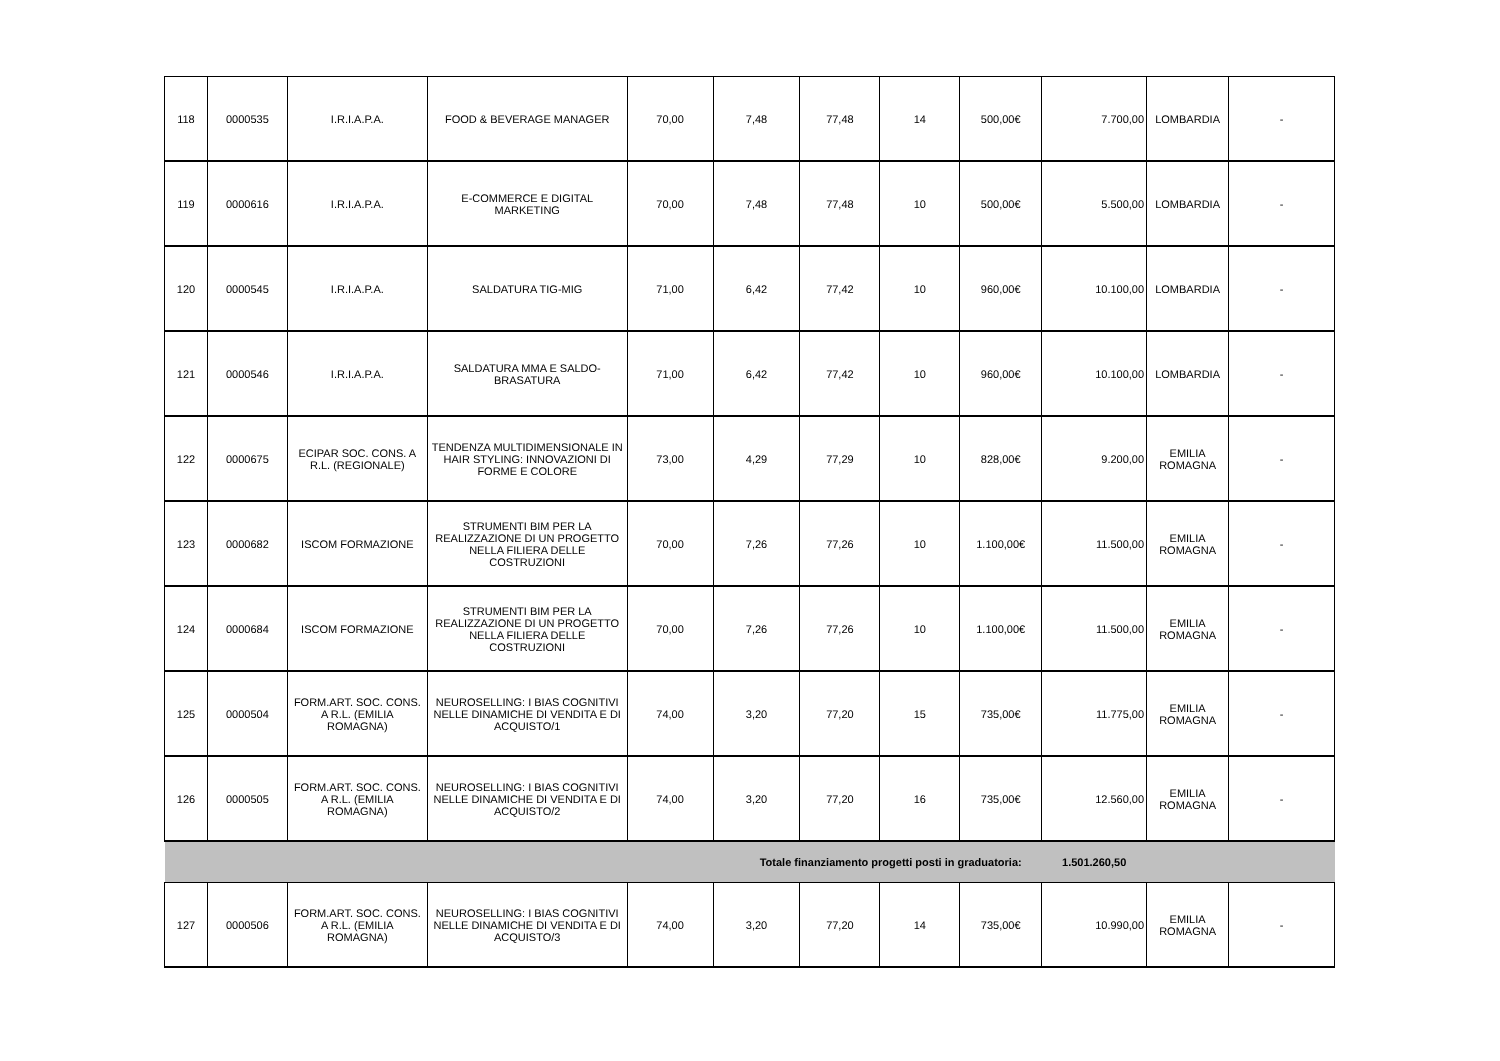| 118 | 0000535 | I.R.I.A.P.A. | FOOD & BEVERAGE MANAGER | 70,00 | 7,48 | 77,48 | 14 | 500,00€ | 7.700,00 | LOMBARDIA | - |
| 119 | 0000616 | I.R.I.A.P.A. | E-COMMERCE E DIGITAL MARKETING | 70,00 | 7,48 | 77,48 | 10 | 500,00€ | 5.500,00 | LOMBARDIA | - |
| 120 | 0000545 | I.R.I.A.P.A. | SALDATURA TIG-MIG | 71,00 | 6,42 | 77,42 | 10 | 960,00€ | 10.100,00 | LOMBARDIA | - |
| 121 | 0000546 | I.R.I.A.P.A. | SALDATURA MMA E SALDO-BRASATURA | 71,00 | 6,42 | 77,42 | 10 | 960,00€ | 10.100,00 | LOMBARDIA | - |
| 122 | 0000675 | ECIPAR SOC. CONS. A R.L. (REGIONALE) | TENDENZA MULTIDIMENSIONALE IN HAIR STYLING: INNOVAZIONI DI FORME E COLORE | 73,00 | 4,29 | 77,29 | 10 | 828,00€ | 9.200,00 | EMILIA ROMAGNA | - |
| 123 | 0000682 | ISCOM FORMAZIONE | STRUMENTI BIM PER LA REALIZZAZIONE DI UN PROGETTO NELLA FILIERA DELLE COSTRUZIONI | 70,00 | 7,26 | 77,26 | 10 | 1.100,00€ | 11.500,00 | EMILIA ROMAGNA | - |
| 124 | 0000684 | ISCOM FORMAZIONE | STRUMENTI BIM PER LA REALIZZAZIONE DI UN PROGETTO NELLA FILIERA DELLE COSTRUZIONI | 70,00 | 7,26 | 77,26 | 10 | 1.100,00€ | 11.500,00 | EMILIA ROMAGNA | - |
| 125 | 0000504 | FORM.ART. SOC. CONS. A R.L. (EMILIA ROMAGNA) | NEUROSELLING: I BIAS COGNITIVI NELLE DINAMICHE DI VENDITA E DI ACQUISTO/1 | 74,00 | 3,20 | 77,20 | 15 | 735,00€ | 11.775,00 | EMILIA ROMAGNA | - |
| 126 | 0000505 | FORM.ART. SOC. CONS. A R.L. (EMILIA ROMAGNA) | NEUROSELLING: I BIAS COGNITIVI NELLE DINAMICHE DI VENDITA E DI ACQUISTO/2 | 74,00 | 3,20 | 77,20 | 16 | 735,00€ | 12.560,00 | EMILIA ROMAGNA | - |
| Totale finanziamento progetti posti in graduatoria: | | | | | | | | | 1.501.260,50 | | |
| 127 | 0000506 | FORM.ART. SOC. CONS. A R.L. (EMILIA ROMAGNA) | NEUROSELLING: I BIAS COGNITIVI NELLE DINAMICHE DI VENDITA E DI ACQUISTO/3 | 74,00 | 3,20 | 77,20 | 14 | 735,00€ | 10.990,00 | EMILIA ROMAGNA | - |